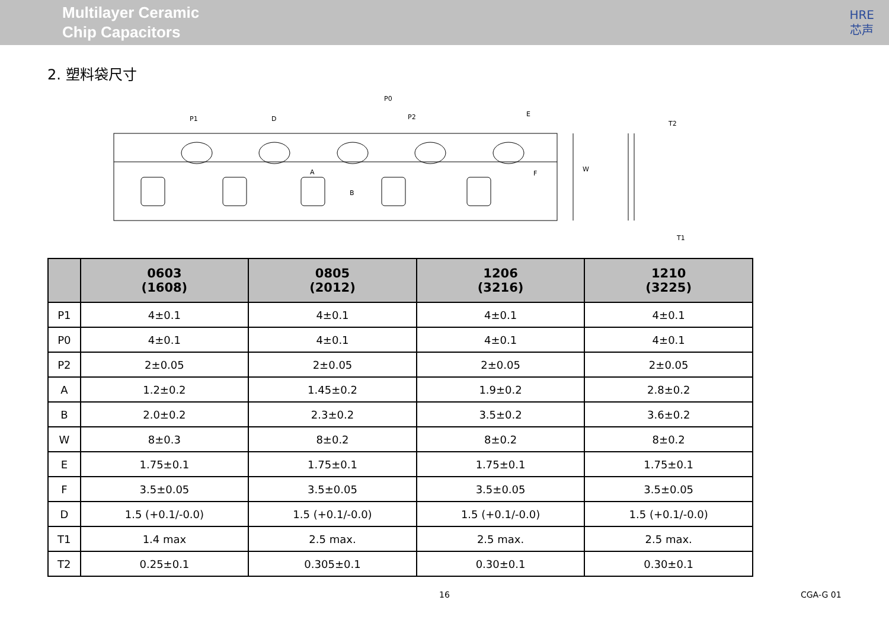Multilayer Ceramic
Chip Capacitors
HRE
芯声
2. 塑料袋尺寸
P0
P1
D
P2
E
A
B
F
W
T2
T1
| | 0603 (1608) | 0805 (2012) | 1206 (3216) | 1210 (3225) |
| --- | --- | --- | --- | --- |
| P1 | 4±0.1 | 4±0.1 | 4±0.1 | 4±0.1 |
| P0 | 4±0.1 | 4±0.1 | 4±0.1 | 4±0.1 |
| P2 | 2±0.05 | 2±0.05 | 2±0.05 | 2±0.05 |
| A | 1.2±0.2 | 1.45±0.2 | 1.9±0.2 | 2.8±0.2 |
| B | 2.0±0.2 | 2.3±0.2 | 3.5±0.2 | 3.6±0.2 |
| W | 8±0.3 | 8±0.2 | 8±0.2 | 8±0.2 |
| E | 1.75±0.1 | 1.75±0.1 | 1.75±0.1 | 1.75±0.1 |
| F | 3.5±0.05 | 3.5±0.05 | 3.5±0.05 | 3.5±0.05 |
| D | 1.5 (+0.1/-0.0) | 1.5 (+0.1/-0.0) | 1.5 (+0.1/-0.0) | 1.5 (+0.1/-0.0) |
| T1 | 1.4 max | 2.5 max. | 2.5 max. | 2.5 max. |
| T2 | 0.25±0.1 | 0.305±0.1 | 0.30±0.1 | 0.30±0.1 |
16 CGA-G 01